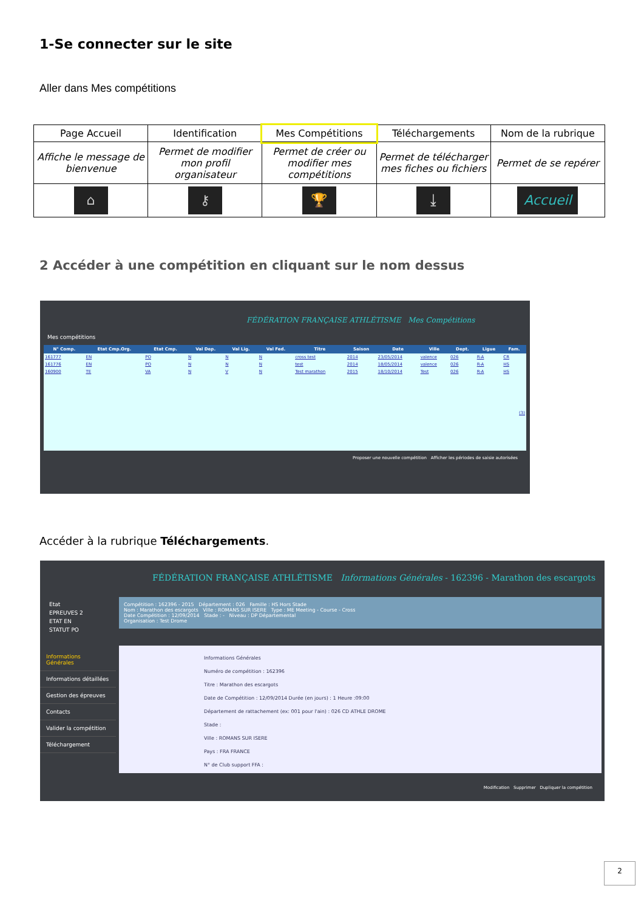1-Se connecter sur le site
Aller dans Mes compétitions
| Page Accueil | Identification | Mes Compétitions | Téléchargements | Nom de la rubrique |
| Affiche le message de bienvenue | Permet de modifier mon profil organisateur | Permet de créer ou modifier mes compétitions | Permet de télécharger mes fiches ou fichiers | Permet de se repérer |
| ⌂ | ⚷ | 🏆 | ⤓ | Accueil |
2 Accéder à une compétition en cliquant sur le nom dessus
FÉDÉRATION FRANÇAISE ATHLÉTISME Mes Compétitions
Mes compétitions
| N° Comp. | Etat Cmp.Org. | Etat Cmp. | Val Dep. | Val Lig. | Val Fed. | Titre | Saison | Date | Ville | Dept. | Ligue | Fam. |
| --- | --- | --- | --- | --- | --- | --- | --- | --- | --- | --- | --- | --- |
| 161777 | EN | PO | N | N | N | cross test | 2014 | 23/05/2014 | valence | 026 | R-A | CR |
| 161776 | EN | PO | N | N | N | test | 2014 | 18/05/2014 | valence | 026 | R-A | HS |
| 160900 | TE | VA | N | V | N | Test marathon | 2015 | 18/10/2014 | Test | 026 | R-A | HS |
| (3) | | | | | | | | | | | | |
Proposer une nouvelle compétition Afficher les périodes de saisie autorisées
Accéder à la rubrique Téléchargements.
FÉDÉRATION FRANÇAISE ATHLÉTISME Informations Générales - 162396 - Marathon des escargots
Etat
EPREUVES 2
ETAT EN
STATUT PO
Informations Générales
Informations détaillées
Gestion des épreuves
Contacts
Valider la compétition
Téléchargement
Compétition : 162396 - 2015 Département : 026 Famille : HS Hors Stade
Nom : Marathon des escargots Ville : ROMANS SUR ISERE Type : ME Meeting - Course - Cross
Date Compétition : 12/09/2014 Stade : - Niveau : DP Départemental
Organisation : Test Drome
Informations Générales
Numéro de compétition : 162396
Titre : Marathon des escargots
Date de Compétition : 12/09/2014 Durée (en jours) : 1 Heure :09:00
Département de rattachement (ex: 001 pour l'ain) : 026 CD ATHLE DROME
Stade :
Ville : ROMANS SUR ISERE
Pays : FRA FRANCE
N° de Club support FFA :
Modification Supprimer Dupliquer la compétition
2